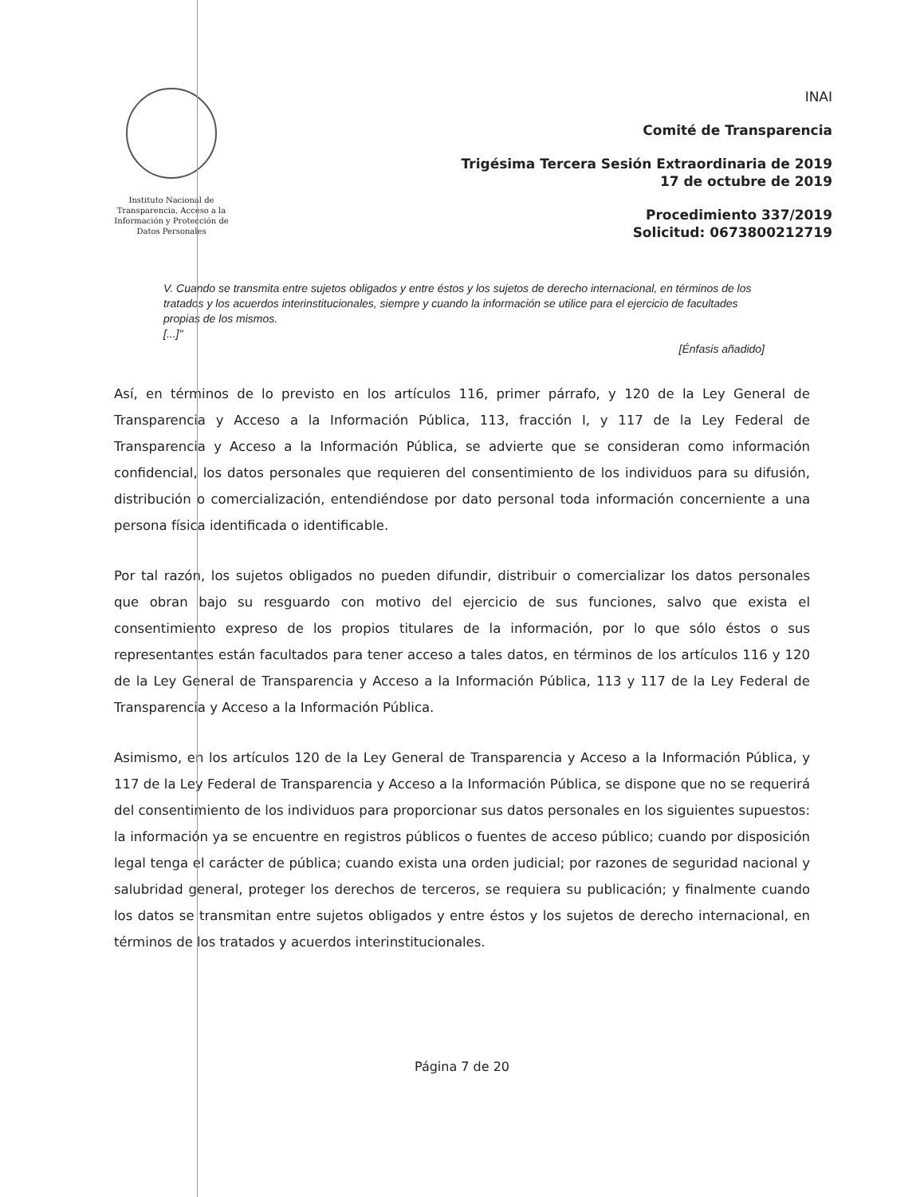Instituto Nacional de Transparencia, Acceso a la Información y Protección de Datos Personales
INAI
Comité de Transparencia
Trigésima Tercera Sesión Extraordinaria de 2019
17 de octubre de 2019
Procedimiento 337/2019
Solicitud: 0673800212719
V. Cuando se transmita entre sujetos obligados y entre éstos y los sujetos de derecho internacional, en términos de los tratados y los acuerdos interinstitucionales, siempre y cuando la información se utilice para el ejercicio de facultades propias de los mismos.
[...]"
[Énfasis añadido]
Así, en términos de lo previsto en los artículos 116, primer párrafo, y 120 de la Ley General de Transparencia y Acceso a la Información Pública, 113, fracción I, y 117 de la Ley Federal de Transparencia y Acceso a la Información Pública, se advierte que se consideran como información confidencial, los datos personales que requieren del consentimiento de los individuos para su difusión, distribución o comercialización, entendiéndose por dato personal toda información concerniente a una persona física identificada o identificable.
Por tal razón, los sujetos obligados no pueden difundir, distribuir o comercializar los datos personales que obran bajo su resguardo con motivo del ejercicio de sus funciones, salvo que exista el consentimiento expreso de los propios titulares de la información, por lo que sólo éstos o sus representantes están facultados para tener acceso a tales datos, en términos de los artículos 116 y 120 de la Ley General de Transparencia y Acceso a la Información Pública, 113 y 117 de la Ley Federal de Transparencia y Acceso a la Información Pública.
Asimismo, en los artículos 120 de la Ley General de Transparencia y Acceso a la Información Pública, y 117 de la Ley Federal de Transparencia y Acceso a la Información Pública, se dispone que no se requerirá del consentimiento de los individuos para proporcionar sus datos personales en los siguientes supuestos: la información ya se encuentre en registros públicos o fuentes de acceso público; cuando por disposición legal tenga el carácter de pública; cuando exista una orden judicial; por razones de seguridad nacional y salubridad general, proteger los derechos de terceros, se requiera su publicación; y finalmente cuando los datos se transmitan entre sujetos obligados y entre éstos y los sujetos de derecho internacional, en términos de los tratados y acuerdos interinstitucionales.
Página 7 de 20